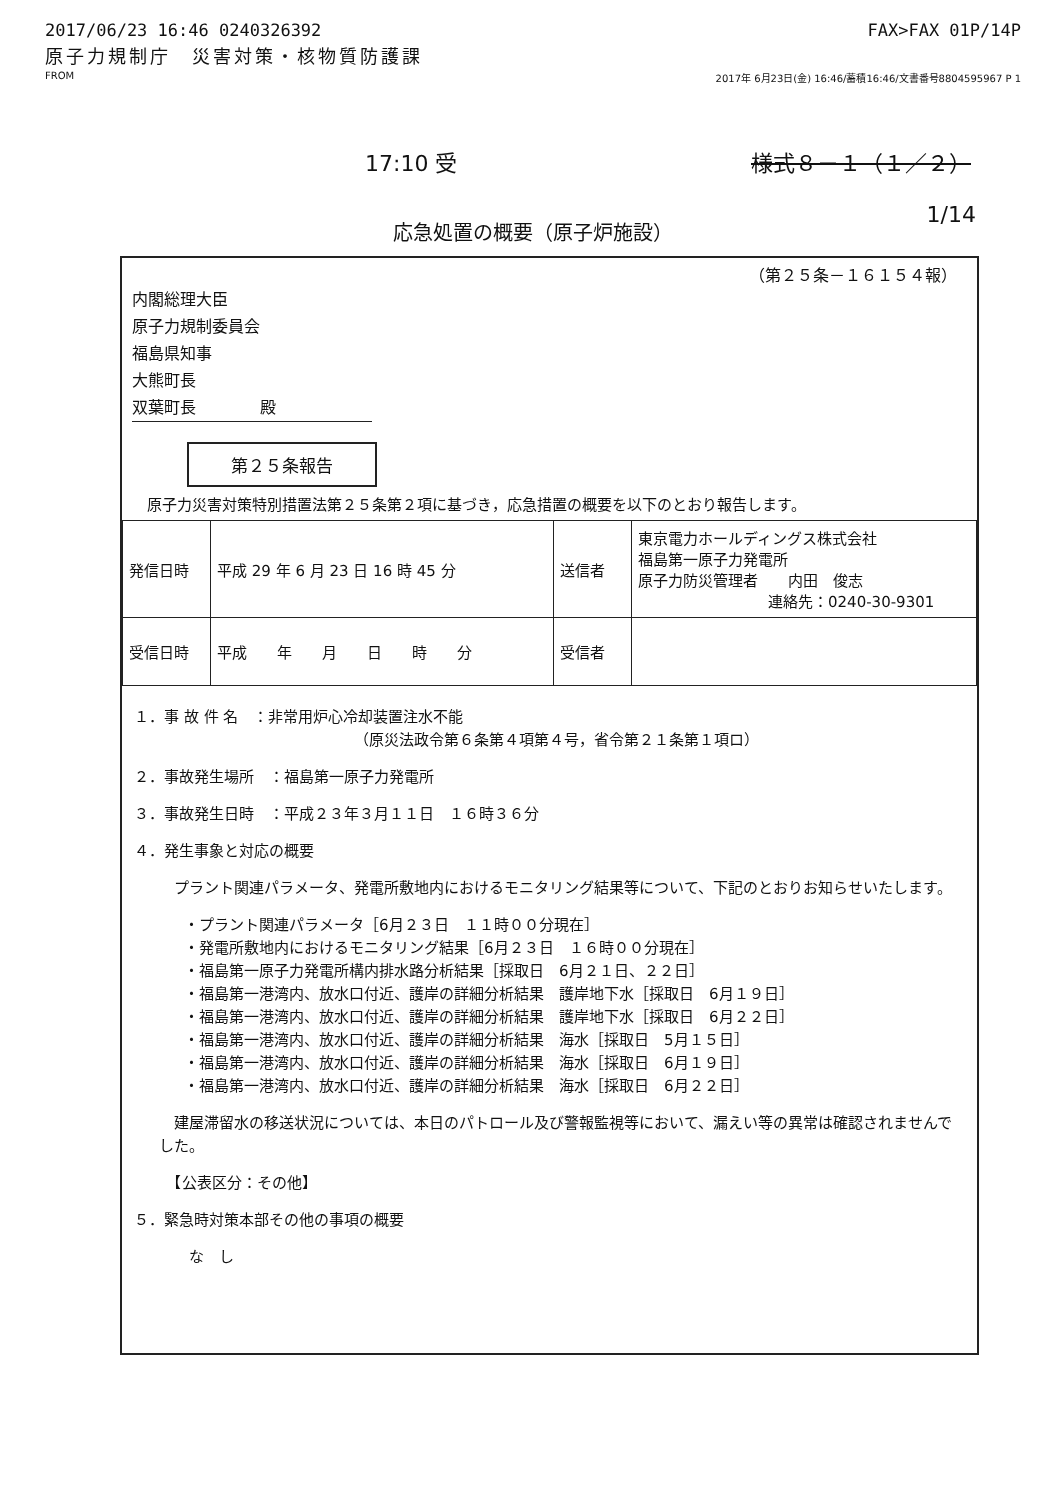2017/06/23 16:46 0240326392 FAX>FAX 01P/14P
原子力規制庁　災害対策・核物質防護課
FROM 2017年 6月23日(金) 16:46/蓄積16:46/文書番号8804595967 P 1
17:10 受 様式８－１（１／２）
応急処置の概要（原子炉施設）
1/14
（第２５条－１６１５４報）
内閣総理大臣
原子力規制委員会
福島県知事
大熊町長
双葉町長　　　　殿
第２５条報告
原子力災害対策特別措置法第２５条第２項に基づき，応急措置の概要を以下のとおり報告します。
| 発信日時 | 平成 29 年 6 月 23 日 16 時 45 分 | 送信者 | 東京電力ホールディングス株式会社 福島第一原子力発電所 原子力防災管理者 内田 俊志 連絡先：0240-30-9301 |
| 受信日時 | 平成 年 月 日 時 分 | 受信者 | |
１．事 故 件 名　：非常用炉心冷却装置注水不能
（原災法政令第６条第４項第４号，省令第２１条第１項ロ）
２．事故発生場所　：福島第一原子力発電所
３．事故発生日時　：平成２３年３月１１日　１６時３６分
４．発生事象と対応の概要
　プラント関連パラメータ、発電所敷地内におけるモニタリング結果等について、下記のとおりお知らせいたします。
・プラント関連パラメータ［6月２３日　１１時００分現在］
・発電所敷地内におけるモニタリング結果［6月２３日　１６時００分現在］
・福島第一原子力発電所構内排水路分析結果［採取日　6月２１日、２２日］
・福島第一港湾内、放水口付近、護岸の詳細分析結果　護岸地下水［採取日　6月１９日］
・福島第一港湾内、放水口付近、護岸の詳細分析結果　護岸地下水［採取日　6月２２日］
・福島第一港湾内、放水口付近、護岸の詳細分析結果　海水［採取日　5月１５日］
・福島第一港湾内、放水口付近、護岸の詳細分析結果　海水［採取日　6月１９日］
・福島第一港湾内、放水口付近、護岸の詳細分析結果　海水［採取日　6月２２日］
　建屋滞留水の移送状況については、本日のパトロール及び警報監視等において、漏えい等の異常は確認されませんでした。
　【公表区分：その他】
５．緊急時対策本部その他の事項の概要
な　し